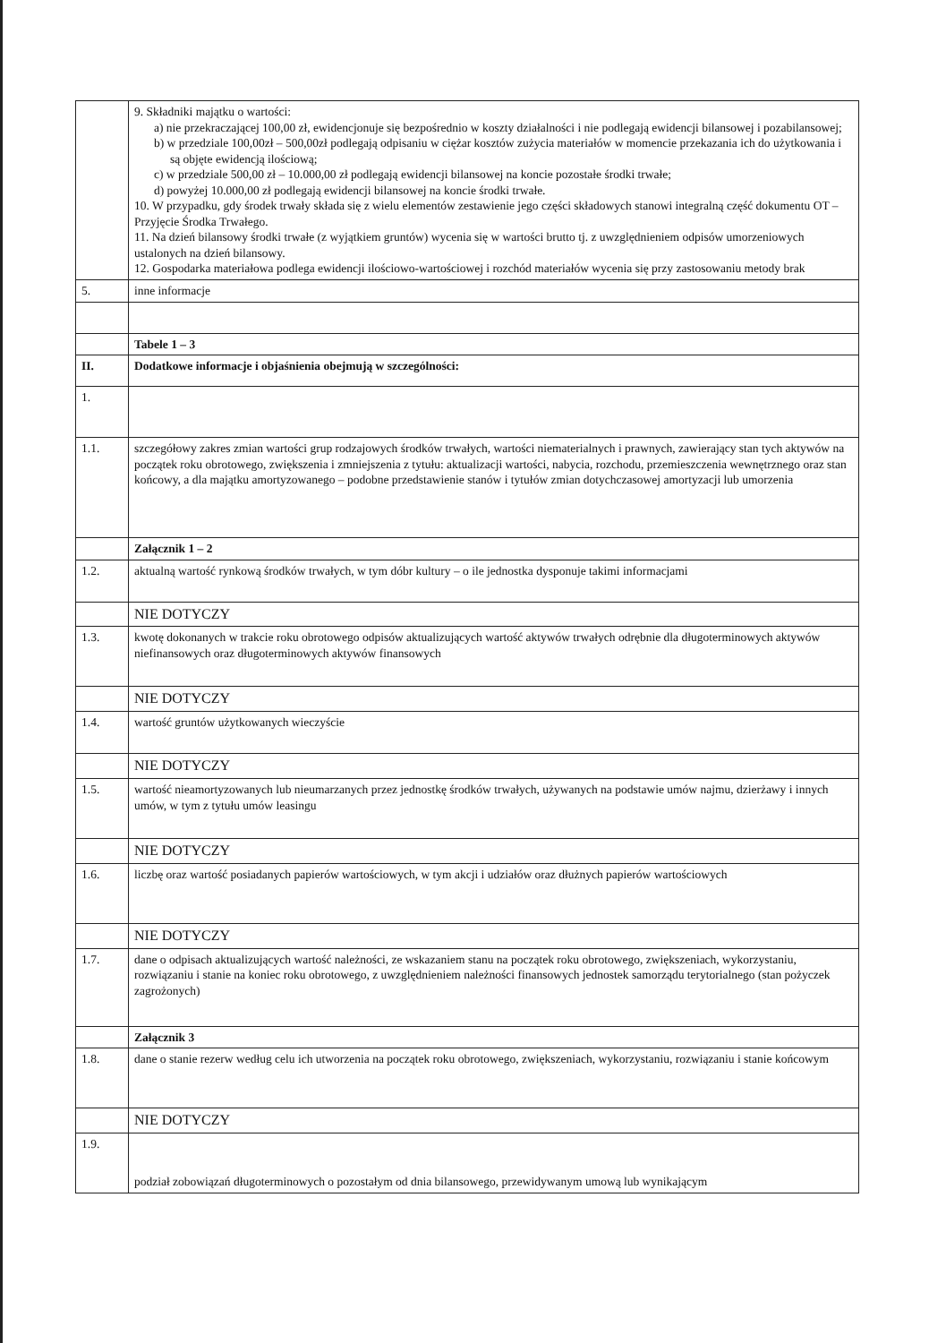| | 9. Składniki majątku o wartości: a) nie przekraczającej 100,00 zł, ewidencjonuje się bezpośrednio w koszty działalności i nie podlegają ewidencji bilansowej i pozabilansowej; b) w przedziale 100,00zł – 500,00zł podlegają odpisaniu w ciężar kosztów zużycia materiałów w momencie przekazania ich do użytkowania i są objęte ewidencją ilościową; c) w przedziale 500,00 zł – 10.000,00 zł podlegają ewidencji bilansowej na koncie pozostałe środki trwałe; d) powyżej 10.000,00 zł podlegają ewidencji bilansowej na koncie środki trwałe. 10. W przypadku, gdy środek trwały składa się z wielu elementów zestawienie jego części składowych stanowi integralną część dokumentu OT – Przyjęcie Środka Trwałego. 11. Na dzień bilansowy środki trwałe (z wyjątkiem gruntów) wycenia się w wartości brutto tj. z uwzględnieniem odpisów umorzeniowych ustalonych na dzień bilansowy. 12. Gospodarka materiałowa podlega ewidencji ilościowo-wartościowej i rozchód materiałów wycenia się przy zastosowaniu metody brak |
| 5. | inne informacje |
| | Tabele 1 – 3 |
| II. | Dodatkowe informacje i objaśnienia obejmują w szczególności: |
| 1. | |
| 1.1. | szczegółowy zakres zmian wartości grup rodzajowych środków trwałych, wartości niematerialnych i prawnych, zawierający stan tych aktywów na początek roku obrotowego, zwiększenia i zmniejszenia z tytułu: aktualizacji wartości, nabycia, rozchodu, przemieszczenia wewnętrznego oraz stan końcowy, a dla majątku amortyzowanego – podobne przedstawienie stanów i tytułów zmian dotychczasowej amortyzacji lub umorzenia |
| | Załącznik 1 – 2 |
| 1.2. | aktualną wartość rynkową środków trwałych, w tym dóbr kultury – o ile jednostka dysponuje takimi informacjami |
| | NIE DOTYCZY |
| 1.3. | kwotę dokonanych w trakcie roku obrotowego odpisów aktualizujących wartość aktywów trwałych odrębnie dla długoterminowych aktywów niefinansowych oraz długoterminowych aktywów finansowych |
| | NIE DOTYCZY |
| 1.4. | wartość gruntów użytkowanych wieczyście |
| | NIE DOTYCZY |
| 1.5. | wartość nieamortyzowanych lub nieumarzanych przez jednostkę środków trwałych, używanych na podstawie umów najmu, dzierżawy i innych umów, w tym z tytułu umów leasingu |
| | NIE DOTYCZY |
| 1.6. | liczbę oraz wartość posiadanych papierów wartościowych, w tym akcji i udziałów oraz dłużnych papierów wartościowych |
| | NIE DOTYCZY |
| 1.7. | dane o odpisach aktualizujących wartość należności, ze wskazaniem stanu na początek roku obrotowego, zwiększeniach, wykorzystaniu, rozwiązaniu i stanie na koniec roku obrotowego, z uwzględnieniem należności finansowych jednostek samorządu terytorialnego (stan pożyczek zagrożonych) |
| | Załącznik 3 |
| 1.8. | dane o stanie rezerw według celu ich utworzenia na początek roku obrotowego, zwiększeniach, wykorzystaniu, rozwiązaniu i stanie końcowym |
| | NIE DOTYCZY |
| 1.9. | podział zobowiązań długoterminowych o pozostałym od dnia bilansowego, przewidywanym umową lub wynikającym |